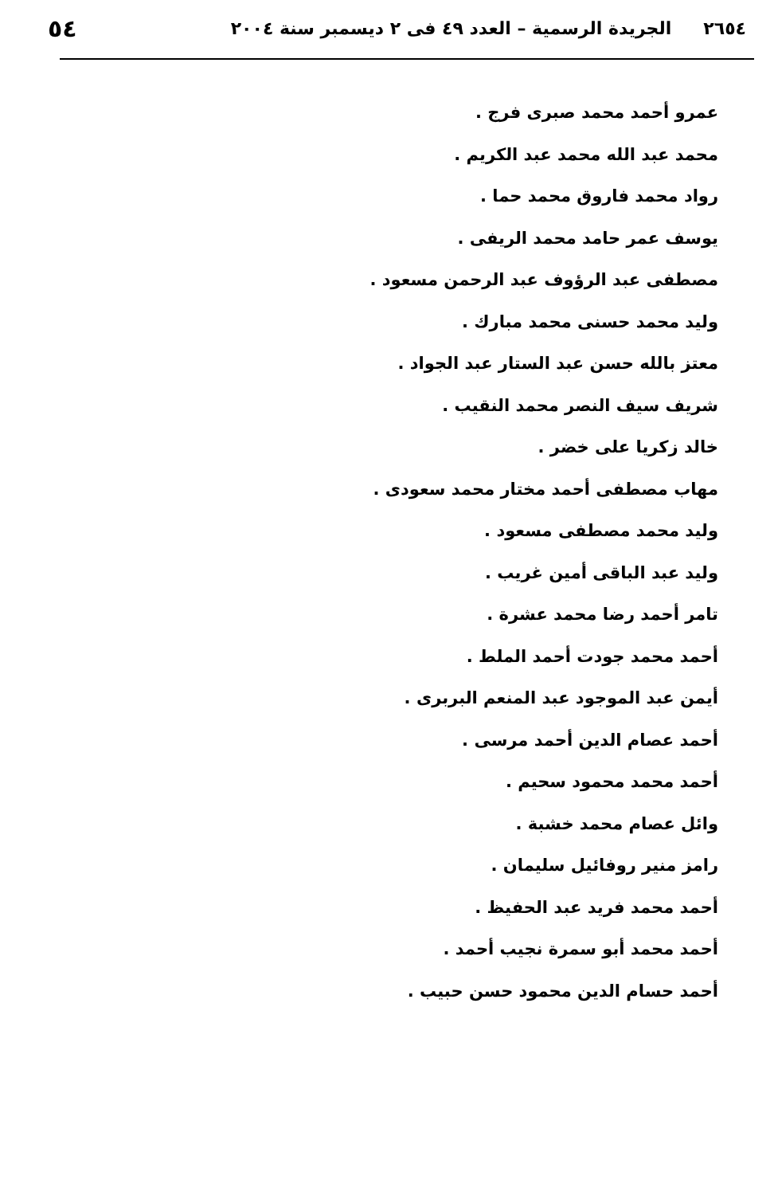٢٦٥٤ الجريدة الرسمية – العدد ٤٩ فى ٢ ديسمبر سنة ٢٠٠٤ ٥٤
عمرو أحمد محمد صبرى فرج .
محمد عبد الله محمد عبد الكريم .
رواد محمد فاروق محمد حما .
يوسف عمر حامد محمد الريفى .
مصطفى عبد الرؤوف عبد الرحمن مسعود .
وليد محمد حسنى محمد مبارك .
معتز بالله حسن عبد الستار عبد الجواد .
شريف سيف النصر محمد النقيب .
خالد زكريا على خضر .
مهاب مصطفى أحمد مختار محمد سعودى .
وليد محمد مصطفى مسعود .
وليد عبد الباقى أمين غريب .
تامر أحمد رضا محمد عشرة .
أحمد محمد جودت أحمد الملط .
أيمن عبد الموجود عبد المنعم البربرى .
أحمد عصام الدين أحمد مرسى .
أحمد محمد محمود سحيم .
وائل عصام محمد خشبة .
رامز منير روفائيل سليمان .
أحمد محمد فريد عبد الحفيظ .
أحمد محمد أبو سمرة نجيب أحمد .
أحمد حسام الدين محمود حسن حبيب .